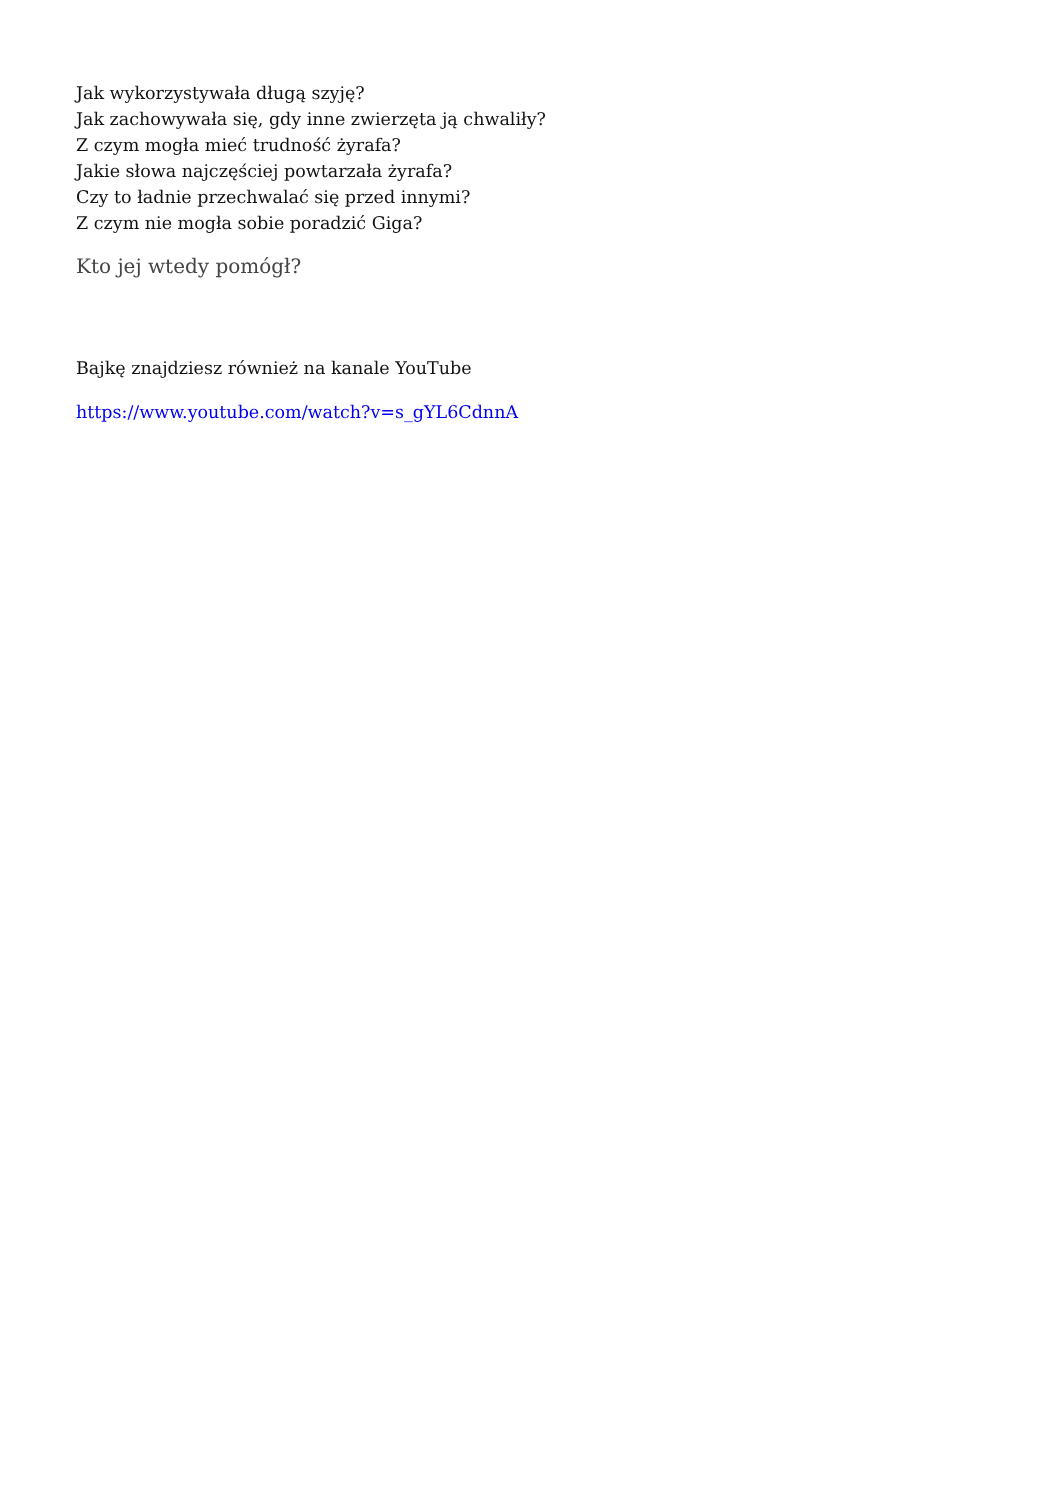Jak wykorzystywała długą szyję?
Jak zachowywała się, gdy inne zwierzęta ją chwaliły?
Z czym mogła mieć trudność żyrafa?
Jakie słowa najczęściej powtarzała żyrafa?
Czy to ładnie przechwalać się przed innymi?
Z czym nie mogła sobie poradzić Giga?
Kto jej wtedy pomógł?
Bajkę znajdziesz również na kanale YouTube
https://www.youtube.com/watch?v=s_gYL6CdnnA